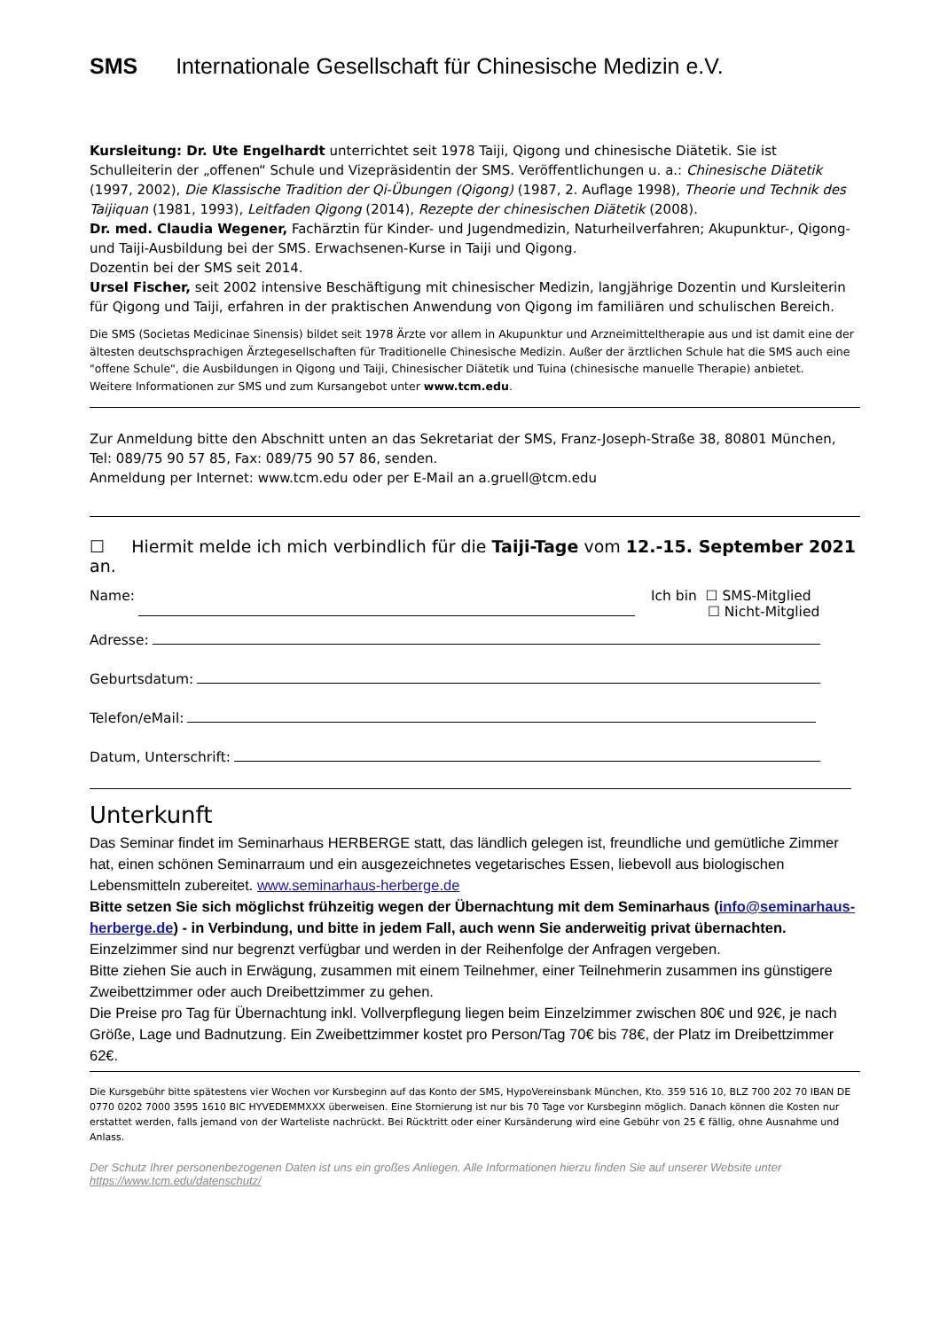SMS Internationale Gesellschaft für Chinesische Medizin e.V.
Kursleitung: Dr. Ute Engelhardt unterrichtet seit 1978 Taiji, Qigong und chinesische Diätetik. Sie ist Schulleiterin der „offenen“ Schule und Vizepräsidentin der SMS. Veröffentlichungen u. a.: Chinesische Diätetik (1997, 2002), Die Klassische Tradition der Qi-Übungen (Qigong) (1987, 2. Auflage 1998), Theorie und Technik des Taijiquan (1981, 1993), Leitfaden Qigong (2014), Rezepte der chinesischen Diätetik (2008).
Dr. med. Claudia Wegener, Fachärztin für Kinder- und Jugendmedizin, Naturheilverfahren; Akupunktur-, Qigong- und Taiji-Ausbildung bei der SMS. Erwachsenen-Kurse in Taiji und Qigong.
Dozentin bei der SMS seit 2014.
Ursel Fischer, seit 2002 intensive Beschäftigung mit chinesischer Medizin, langjährige Dozentin und Kursleiterin für Qigong und Taiji, erfahren in der praktischen Anwendung von Qigong im familiären und schulischen Bereich.
Die SMS (Societas Medicinae Sinensis) bildet seit 1978 Ärzte vor allem in Akupunktur und Arzneimitteltherapie aus und ist damit eine der ältesten deutschsprachigen Ärztegesellschaften für Traditionelle Chinesische Medizin. Außer der ärztlichen Schule hat die SMS auch eine "offene Schule", die Ausbildungen in Qigong und Taiji, Chinesischer Diätetik und Tuina (chinesische manuelle Therapie) anbietet.
Weitere Informationen zur SMS und zum Kursangebot unter www.tcm.edu.
Zur Anmeldung bitte den Abschnitt unten an das Sekretariat der SMS, Franz-Joseph-Straße 38, 80801 München, Tel: 089/75 90 57 85, Fax: 089/75 90 57 86, senden.
Anmeldung per Internet: www.tcm.edu oder per E-Mail an a.gruell@tcm.edu
☐ Hiermit melde ich mich verbindlich für die Taiji-Tage vom 12.-15. September 2021 an.
Name: Ich bin ☐ SMS-Mitglied
☐ Nicht-Mitglied
Adresse:
Geburtsdatum:
Telefon/eMail:
Datum, Unterschrift:
Unterkunft
Das Seminar findet im Seminarhaus HERBERGE statt, das ländlich gelegen ist, freundliche und gemütliche Zimmer hat, einen schönen Seminarraum und ein ausgezeichnetes vegetarisches Essen, liebevoll aus biologischen Lebensmitteln zubereitet. www.seminarhaus-herberge.de
Bitte setzen Sie sich möglichst frühzeitig wegen der Übernachtung mit dem Seminarhaus (info@seminarhaus-herberge.de) - in Verbindung, und bitte in jedem Fall, auch wenn Sie anderweitig privat übernachten. Einzelzimmer sind nur begrenzt verfügbar und werden in der Reihenfolge der Anfragen vergeben.
Bitte ziehen Sie auch in Erwägung, zusammen mit einem Teilnehmer, einer Teilnehmerin zusammen ins günstigere Zweibettzimmer oder auch Dreibettzimmer zu gehen.
Die Preise pro Tag für Übernachtung inkl. Vollverpflegung liegen beim Einzelzimmer zwischen 80€ und 92€, je nach Größe, Lage und Badnutzung. Ein Zweibettzimmer kostet pro Person/Tag 70€ bis 78€, der Platz im Dreibettzimmer 62€.
Die Kursgebühr bitte spätestens vier Wochen vor Kursbeginn auf das Konto der SMS, HypoVereinsbank München, Kto. 359 516 10, BLZ 700 202 70 IBAN DE 0770 0202 7000 3595 1610 BIC HYVEDEMMXXX überweisen. Eine Stornierung ist nur bis 70 Tage vor Kursbeginn möglich. Danach können die Kosten nur erstattet werden, falls jemand von der Warteliste nachrückt. Bei Rücktritt oder einer Kursänderung wird eine Gebühr von 25 € fällig, ohne Ausnahme und Anlass.
Der Schutz Ihrer personenbezogenen Daten ist uns ein großes Anliegen. Alle Informationen hierzu finden Sie auf unserer Website unter https://www.tcm.edu/datenschutz/